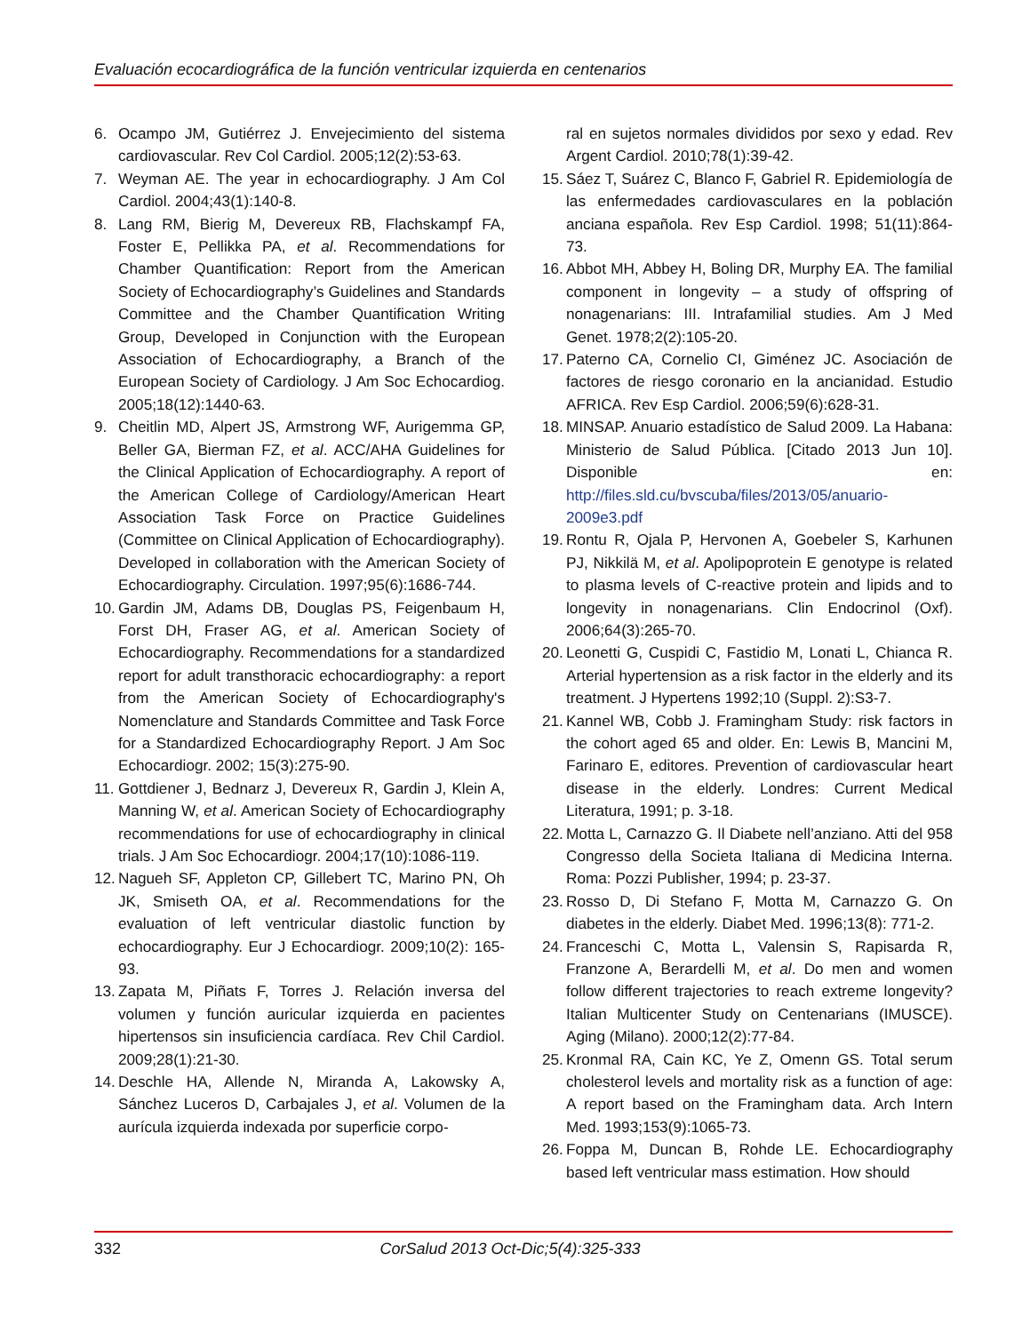Evaluación ecocardiográfica de la función ventricular izquierda en centenarios
6. Ocampo JM, Gutiérrez J. Envejecimiento del sistema cardiovascular. Rev Col Cardiol. 2005;12(2):53-63.
7. Weyman AE. The year in echocardiography. J Am Col Cardiol. 2004;43(1):140-8.
8. Lang RM, Bierig M, Devereux RB, Flachskampf FA, Foster E, Pellikka PA, et al. Recommendations for Chamber Quantification: Report from the American Society of Echocardiography’s Guidelines and Standards Committee and the Chamber Quantification Writing Group, Developed in Conjunction with the European Association of Echocardiography, a Branch of the European Society of Cardiology. J Am Soc Echocardiog. 2005;18(12):1440-63.
9. Cheitlin MD, Alpert JS, Armstrong WF, Aurigemma GP, Beller GA, Bierman FZ, et al. ACC/AHA Guidelines for the Clinical Application of Echocardiography. A report of the American College of Cardiology/American Heart Association Task Force on Practice Guidelines (Committee on Clinical Application of Echocardiography). Developed in collaboration with the American Society of Echocardiography. Circulation. 1997;95(6):1686-744.
10. Gardin JM, Adams DB, Douglas PS, Feigenbaum H, Forst DH, Fraser AG, et al. American Society of Echocardiography. Recommendations for a standardized report for adult transthoracic echocardiography: a report from the American Society of Echocardiography's Nomenclature and Standards Committee and Task Force for a Standardized Echocardiography Report. J Am Soc Echocardiogr. 2002; 15(3):275-90.
11. Gottdiener J, Bednarz J, Devereux R, Gardin J, Klein A, Manning W, et al. American Society of Echocardiography recommendations for use of echocardiography in clinical trials. J Am Soc Echocardiogr. 2004;17(10):1086-119.
12. Nagueh SF, Appleton CP, Gillebert TC, Marino PN, Oh JK, Smiseth OA, et al. Recommendations for the evaluation of left ventricular diastolic function by echocardiography. Eur J Echocardiogr. 2009;10(2): 165-93.
13. Zapata M, Piñats F, Torres J. Relación inversa del volumen y función auricular izquierda en pacientes hipertensos sin insuficiencia cardíaca. Rev Chil Cardiol. 2009;28(1):21-30.
14. Deschle HA, Allende N, Miranda A, Lakowsky A, Sánchez Luceros D, Carbajales J, et al. Volumen de la aurícula izquierda indexada por superficie corpo-
ral en sujetos normales divididos por sexo y edad. Rev Argent Cardiol. 2010;78(1):39-42.
15. Sáez T, Suárez C, Blanco F, Gabriel R. Epidemiología de las enfermedades cardiovasculares en la población anciana española. Rev Esp Cardiol. 1998; 51(11):864-73.
16. Abbot MH, Abbey H, Boling DR, Murphy EA. The familial component in longevity – a study of offspring of nonagenarians: III. Intrafamilial studies. Am J Med Genet. 1978;2(2):105-20.
17. Paterno CA, Cornelio CI, Giménez JC. Asociación de factores de riesgo coronario en la ancianidad. Estudio AFRICA. Rev Esp Cardiol. 2006;59(6):628-31.
18. MINSAP. Anuario estadístico de Salud 2009. La Habana: Ministerio de Salud Pública. [Citado 2013 Jun 10]. Disponible en: http://files.sld.cu/bvscuba/files/2013/05/anuario-2009e3.pdf
19. Rontu R, Ojala P, Hervonen A, Goebeler S, Karhunen PJ, Nikkilä M, et al. Apolipoprotein E genotype is related to plasma levels of C-reactive protein and lipids and to longevity in nonagenarians. Clin Endocrinol (Oxf). 2006;64(3):265-70.
20. Leonetti G, Cuspidi C, Fastidio M, Lonati L, Chianca R. Arterial hypertension as a risk factor in the elderly and its treatment. J Hypertens 1992;10 (Suppl. 2):S3-7.
21. Kannel WB, Cobb J. Framingham Study: risk factors in the cohort aged 65 and older. En: Lewis B, Mancini M, Farinaro E, editores. Prevention of cardiovascular heart disease in the elderly. Londres: Current Medical Literatura, 1991; p. 3-18.
22. Motta L, Carnazzo G. Il Diabete nell’anziano. Atti del 958 Congresso della Societa Italiana di Medicina Interna. Roma: Pozzi Publisher, 1994; p. 23-37.
23. Rosso D, Di Stefano F, Motta M, Carnazzo G. On diabetes in the elderly. Diabet Med. 1996;13(8): 771-2.
24. Franceschi C, Motta L, Valensin S, Rapisarda R, Franzone A, Berardelli M, et al. Do men and women follow different trajectories to reach extreme longevity? Italian Multicenter Study on Centenarians (IMUSCE). Aging (Milano). 2000;12(2):77-84.
25. Kronmal RA, Cain KC, Ye Z, Omenn GS. Total serum cholesterol levels and mortality risk as a function of age: A report based on the Framingham data. Arch Intern Med. 1993;153(9):1065-73.
26. Foppa M, Duncan B, Rohde LE. Echocardiography based left ventricular mass estimation. How should
332 CorSalud 2013 Oct-Dic;5(4):325-333